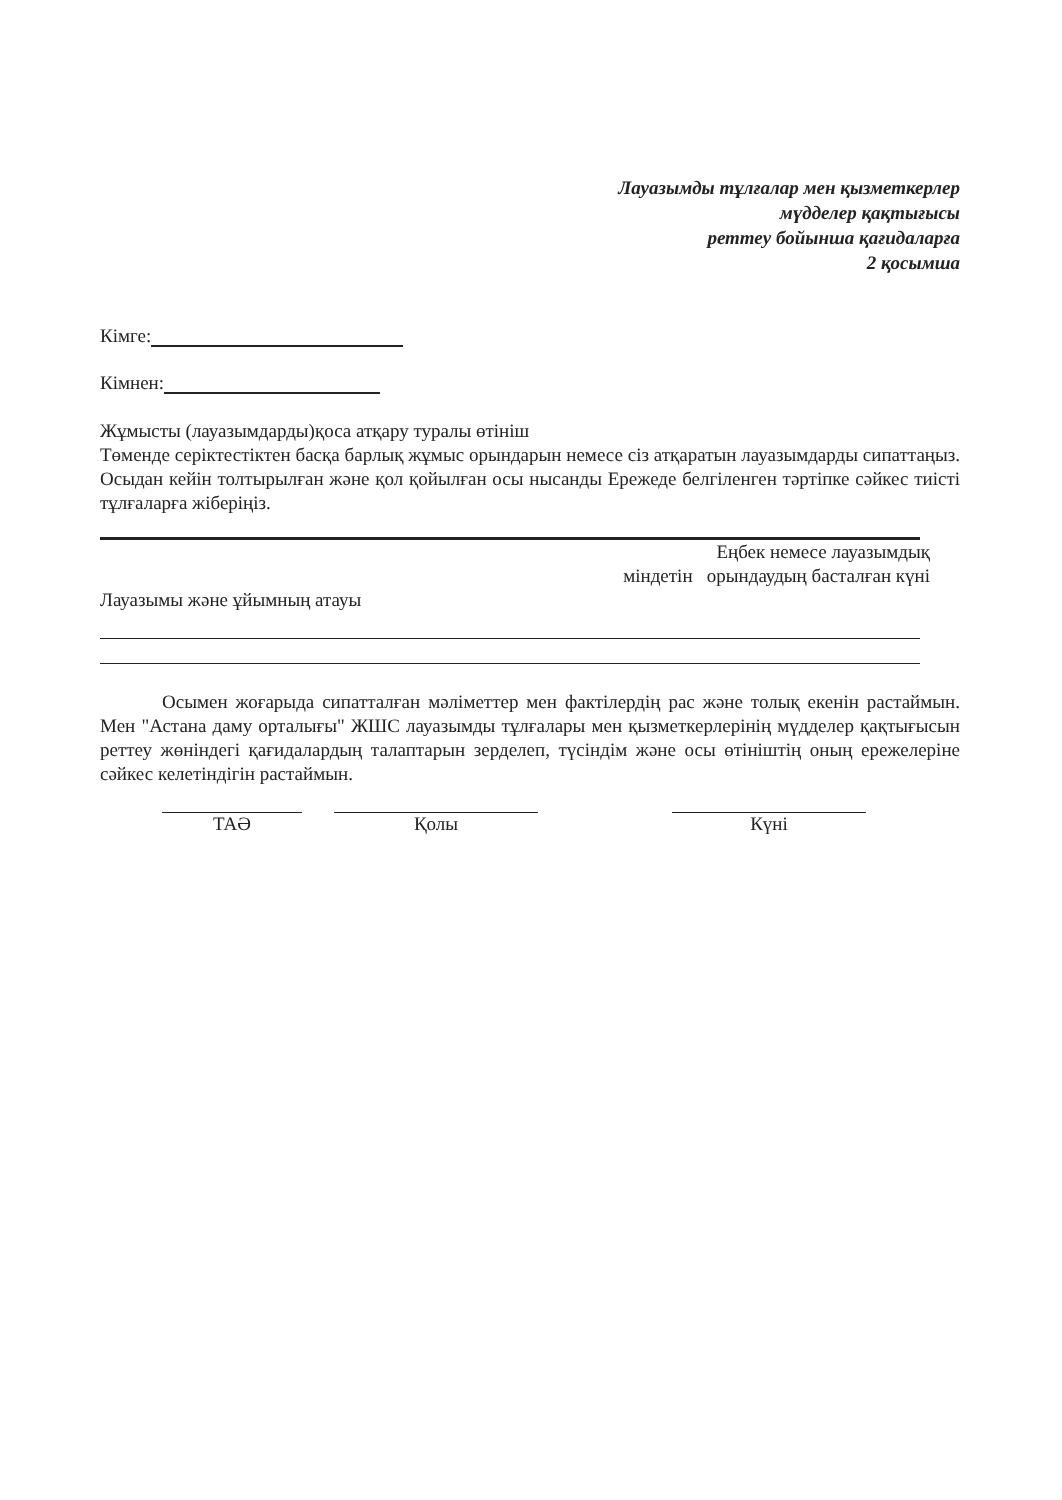Лауазымды тұлғалар мен қызметкерлер
мүдделер қақтығысы
реттеу бойынша қағидаларға
2 қосымша
Кімге:
Кімнен:
Жұмысты (лауазымдарды)қоса атқару туралы өтініш
Төменде серіктестіктен басқа барлық жұмыс орындарын немесе сіз атқаратын лауазымдарды сипаттаңыз. Осыдан кейін толтырылған және қол қойылған осы нысанды Ережеде белгіленген тәртіпке сәйкес тиісті тұлғаларға жіберіңіз.
Еңбек немесе лауазымдық
міндетін орындаудың басталған күні
Лауазымы және ұйымның атауы
Осымен жоғарыда сипатталған мәліметтер мен фактілердің рас және толық екенін растаймын. Мен "Астана даму орталығы" ЖШС лауазымды тұлғалары мен қызметкерлерінің мүдделер қақтығысын реттеу жөніндегі қағидалардың талаптарын зерделеп, түсіндім және осы өтініштің оның ережелеріне сәйкес келетіндігін растаймын.
ТАӘ Қолы Күні